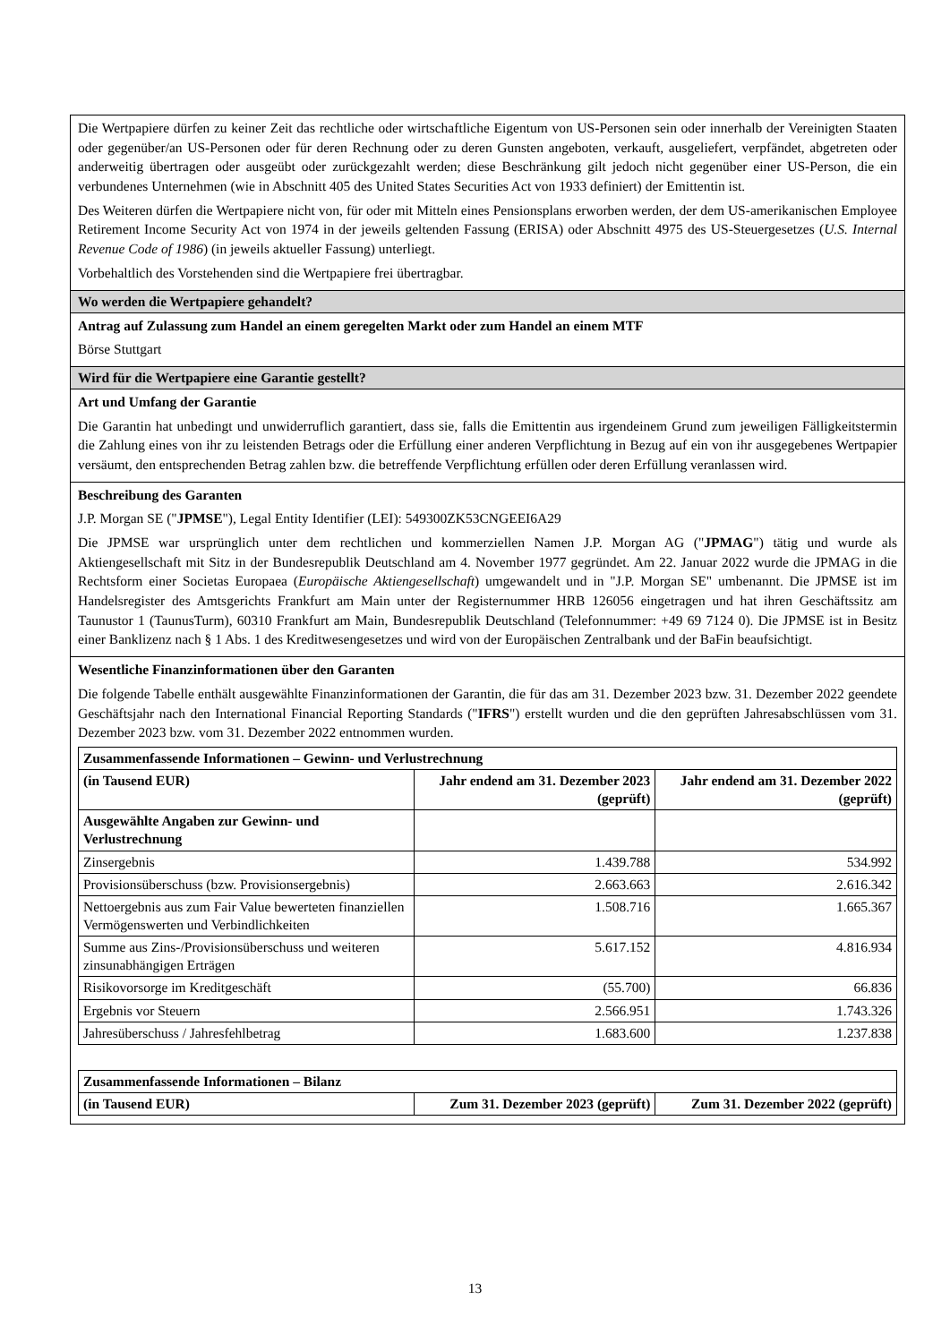Die Wertpapiere dürfen zu keiner Zeit das rechtliche oder wirtschaftliche Eigentum von US-Personen sein oder innerhalb der Vereinigten Staaten oder gegenüber/an US-Personen oder für deren Rechnung oder zu deren Gunsten angeboten, verkauft, ausgeliefert, verpfändet, abgetreten oder anderweitig übertragen oder ausgeübt oder zurückgezahlt werden; diese Beschränkung gilt jedoch nicht gegenüber einer US-Person, die ein verbundenes Unternehmen (wie in Abschnitt 405 des United States Securities Act von 1933 definiert) der Emittentin ist.
Des Weiteren dürfen die Wertpapiere nicht von, für oder mit Mitteln eines Pensionsplans erworben werden, der dem US-amerikanischen Employee Retirement Income Security Act von 1974 in der jeweils geltenden Fassung (ERISA) oder Abschnitt 4975 des US-Steuergesetzes (U.S. Internal Revenue Code of 1986) (in jeweils aktueller Fassung) unterliegt.
Vorbehaltlich des Vorstehenden sind die Wertpapiere frei übertragbar.
Wo werden die Wertpapiere gehandelt?
Antrag auf Zulassung zum Handel an einem geregelten Markt oder zum Handel an einem MTF
Börse Stuttgart
Wird für die Wertpapiere eine Garantie gestellt?
Art und Umfang der Garantie
Die Garantin hat unbedingt und unwiderruflich garantiert, dass sie, falls die Emittentin aus irgendeinem Grund zum jeweiligen Fälligkeitstermin die Zahlung eines von ihr zu leistenden Betrags oder die Erfüllung einer anderen Verpflichtung in Bezug auf ein von ihr ausgegebenes Wertpapier versäumt, den entsprechenden Betrag zahlen bzw. die betreffende Verpflichtung erfüllen oder deren Erfüllung veranlassen wird.
Beschreibung des Garanten
J.P. Morgan SE ("JPMSE"), Legal Entity Identifier (LEI): 549300ZK53CNGEEI6A29
Die JPMSE war ursprünglich unter dem rechtlichen und kommerziellen Namen J.P. Morgan AG ("JPMAG") tätig und wurde als Aktiengesellschaft mit Sitz in der Bundesrepublik Deutschland am 4. November 1977 gegründet. Am 22. Januar 2022 wurde die JPMAG in die Rechtsform einer Societas Europaea (Europäische Aktiengesellschaft) umgewandelt und in "J.P. Morgan SE" umbenannt. Die JPMSE ist im Handelsregister des Amtsgerichts Frankfurt am Main unter der Registernummer HRB 126056 eingetragen und hat ihren Geschäftssitz am Taunustor 1 (TaunusTurm), 60310 Frankfurt am Main, Bundesrepublik Deutschland (Telefonnummer: +49 69 7124 0). Die JPMSE ist in Besitz einer Banklizenz nach § 1 Abs. 1 des Kreditwesengesetzes und wird von der Europäischen Zentralbank und der BaFin beaufsichtigt.
Wesentliche Finanzinformationen über den Garanten
Die folgende Tabelle enthält ausgewählte Finanzinformationen der Garantin, die für das am 31. Dezember 2023 bzw. 31. Dezember 2022 geendete Geschäftsjahr nach den International Financial Reporting Standards ("IFRS") erstellt wurden und die den geprüften Jahresabschlüssen vom 31. Dezember 2023 bzw. vom 31. Dezember 2022 entnommen wurden.
| Zusammenfassende Informationen – Gewinn- und Verlustrechnung | | |
| --- | --- | --- |
| (in Tausend EUR) | Jahr endend am 31. Dezember 2023 (geprüft) | Jahr endend am 31. Dezember 2022 (geprüft) |
| Ausgewählte Angaben zur Gewinn- und Verlustrechnung | | |
| Zinsergebnis | 1.439.788 | 534.992 |
| Provisionsüberschuss (bzw. Provisionsergebnis) | 2.663.663 | 2.616.342 |
| Nettoergebnis aus zum Fair Value bewerteten finanziellen Vermögenswerten und Verbindlichkeiten | 1.508.716 | 1.665.367 |
| Summe aus Zins-/Provisionsüberschuss und weiteren zinsunabhängigen Erträgen | 5.617.152 | 4.816.934 |
| Risikovorsorge im Kreditgeschäft | (55.700) | 66.836 |
| Ergebnis vor Steuern | 2.566.951 | 1.743.326 |
| Jahresüberschuss / Jahresfehlbetrag | 1.683.600 | 1.237.838 |
| Zusammenfassende Informationen – Bilanz | | |
| --- | --- | --- |
| (in Tausend EUR) | Zum 31. Dezember 2023 (geprüft) | Zum 31. Dezember 2022 (geprüft) |
13